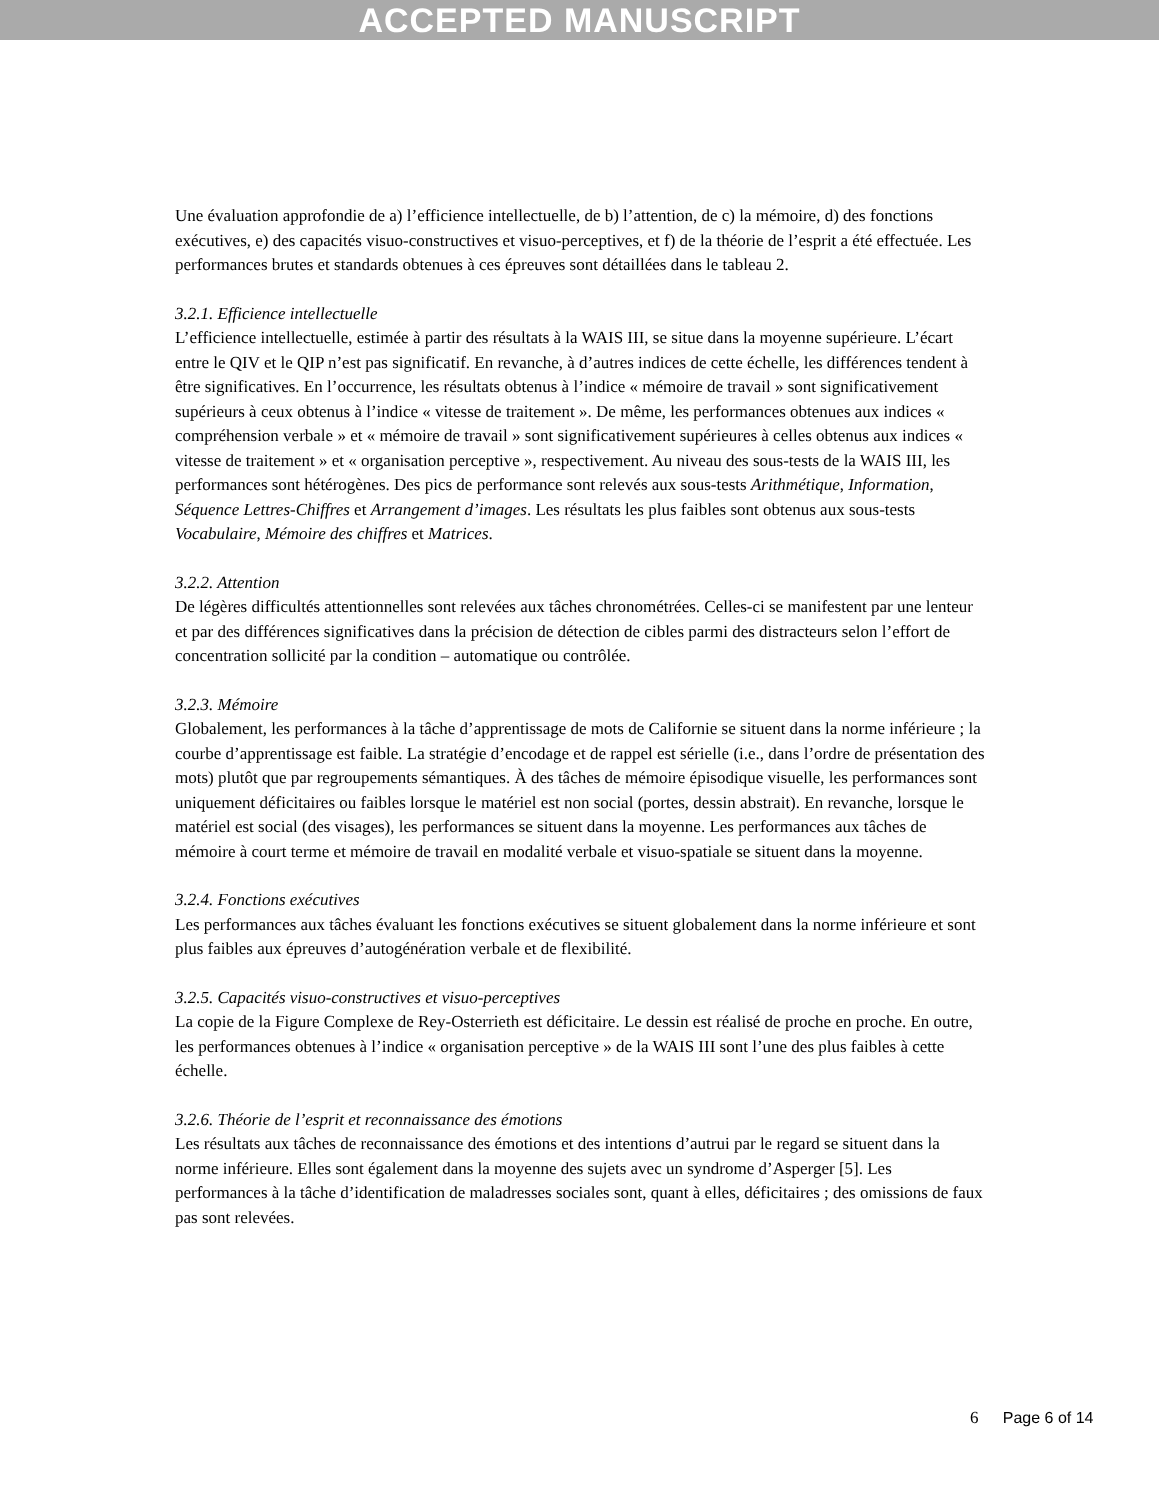ACCEPTED MANUSCRIPT
Une évaluation approfondie de a) l’efficience intellectuelle, de b) l’attention, de c) la mémoire, d) des fonctions exécutives, e) des capacités visuo-constructives et visuo-perceptives, et f) de la théorie de l’esprit a été effectuée. Les performances brutes et standards obtenues à ces épreuves sont détaillées dans le tableau 2.
3.2.1. Efficience intellectuelle
L’efficience intellectuelle, estimée à partir des résultats à la WAIS III, se situe dans la moyenne supérieure. L’écart entre le QIV et le QIP n’est pas significatif. En revanche, à d’autres indices de cette échelle, les différences tendent à être significatives. En l’occurrence, les résultats obtenus à l’indice « mémoire de travail » sont significativement supérieurs à ceux obtenus à l’indice « vitesse de traitement ». De même, les performances obtenues aux indices « compréhension verbale » et « mémoire de travail » sont significativement supérieures à celles obtenus aux indices « vitesse de traitement » et « organisation perceptive », respectivement. Au niveau des sous-tests de la WAIS III, les performances sont hétérogènes. Des pics de performance sont relevés aux sous-tests Arithmétique, Information, Séquence Lettres-Chiffres et Arrangement d’images. Les résultats les plus faibles sont obtenus aux sous-tests Vocabulaire, Mémoire des chiffres et Matrices.
3.2.2. Attention
De légères difficultés attentionnelles sont relevées aux tâches chronométrées. Celles-ci se manifestent par une lenteur et par des différences significatives dans la précision de détection de cibles parmi des distracteurs selon l’effort de concentration sollicité par la condition – automatique ou contrôlée.
3.2.3. Mémoire
Globalement, les performances à la tâche d’apprentissage de mots de Californie se situent dans la norme inférieure ; la courbe d’apprentissage est faible. La stratégie d’encodage et de rappel est sérielle (i.e., dans l’ordre de présentation des mots) plutôt que par regroupements sémantiques. À des tâches de mémoire épisodique visuelle, les performances sont uniquement déficitaires ou faibles lorsque le matériel est non social (portes, dessin abstrait). En revanche, lorsque le matériel est social (des visages), les performances se situent dans la moyenne. Les performances aux tâches de mémoire à court terme et mémoire de travail en modalité verbale et visuo-spatiale se situent dans la moyenne.
3.2.4. Fonctions exécutives
Les performances aux tâches évaluant les fonctions exécutives se situent globalement dans la norme inférieure et sont plus faibles aux épreuves d’autogénération verbale et de flexibilité.
3.2.5. Capacités visuo-constructives et visuo-perceptives
La copie de la Figure Complexe de Rey-Osterrieth est déficitaire. Le dessin est réalisé de proche en proche. En outre, les performances obtenues à l’indice « organisation perceptive » de la WAIS III sont l’une des plus faibles à cette échelle.
3.2.6. Théorie de l’esprit et reconnaissance des émotions
Les résultats aux tâches de reconnaissance des émotions et des intentions d’autrui par le regard se situent dans la norme inférieure. Elles sont également dans la moyenne des sujets avec un syndrome d’Asperger [5]. Les performances à la tâche d’identification de maladresses sociales sont, quant à elles, déficitaires ; des omissions de faux pas sont relevées.
6 Page 6 of 14